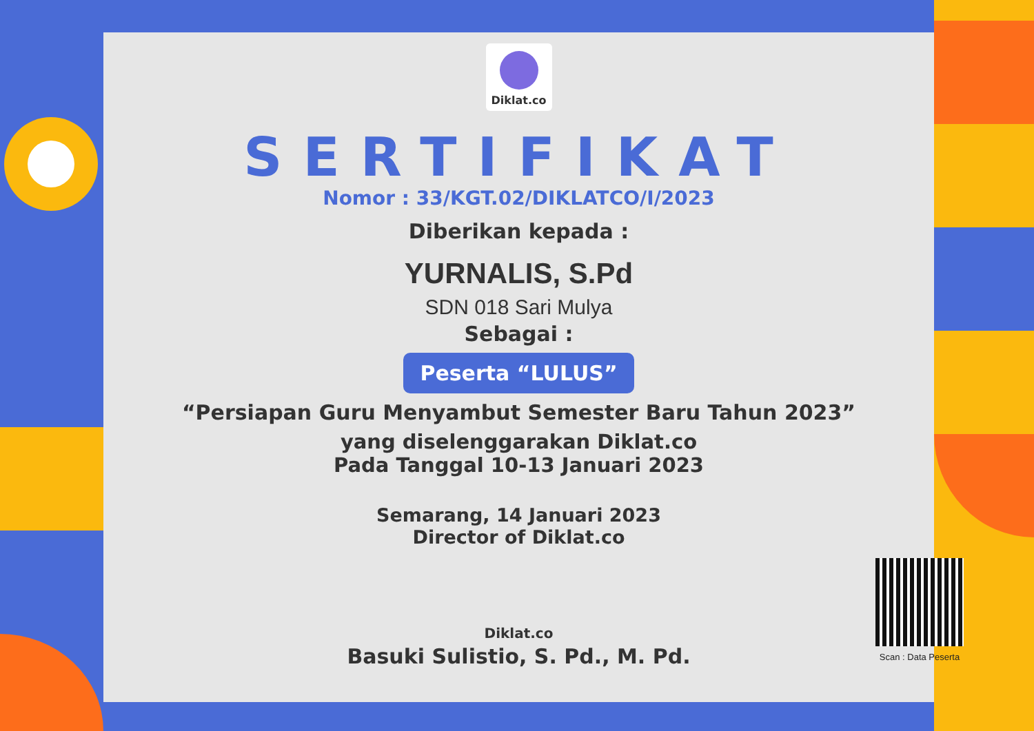Diklat.co
SERTIFIKAT
Nomor : 33/KGT.02/DIKLATCO/I/2023
Diberikan kepada :
YURNALIS, S.Pd
SDN 018 Sari Mulya
Sebagai :
Peserta “LULUS”
“Persiapan Guru Menyambut Semester Baru Tahun 2023”
yang diselenggarakan Diklat.co
Pada Tanggal 10-13 Januari 2023
Semarang, 14 Januari 2023
Director of Diklat.co
Diklat.co
Basuki Sulistio, S. Pd., M. Pd.
Scan : Data Peserta